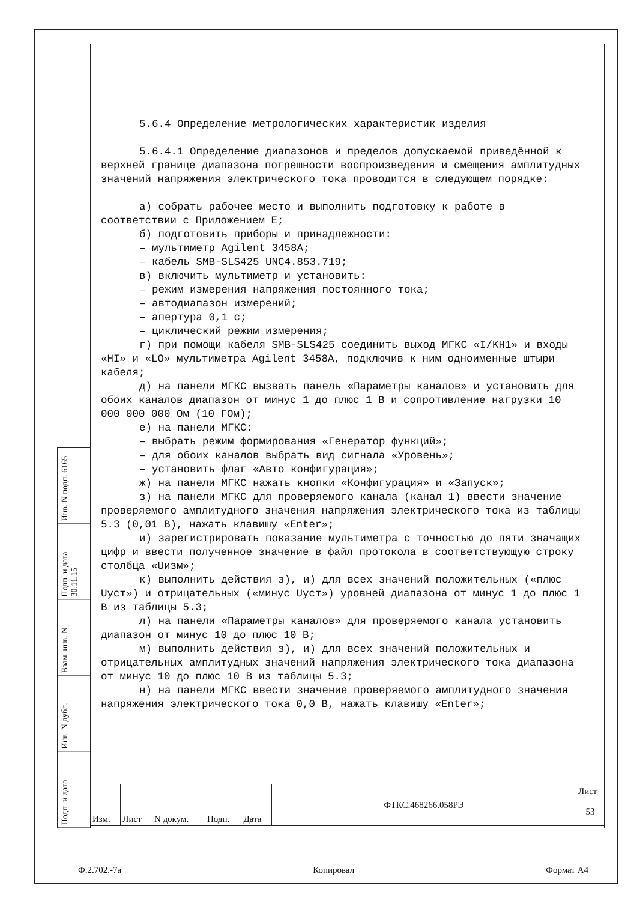Инв. N подп. 6165
Подп. и дата 30.11.15
Взам. инв. N
Инв. N дубл.
Подп. и дата
5.6.4 Определение метрологических характеристик изделия
5.6.4.1 Определение диапазонов и пределов допускаемой приведённой к верхней границе диапазона погрешности воспроизведения и смещения амплитудных значений напряжения электрического тока проводится в следующем порядке:
а) собрать рабочее место и выполнить подготовку к работе в соответствии с Приложением Е;
б) подготовить приборы и принадлежности:
– мультиметр Agilent 3458A;
– кабель SMB-SLS425 UNC4.853.719;
в) включить мультиметр и установить:
– режим измерения напряжения постоянного тока;
– автодиапазон измерений;
– апертура 0,1 с;
– циклический режим измерения;
г) при помощи кабеля SMB-SLS425 соединить выход МГКС «I/KH1» и входы «HI» и «LO» мультиметра Agilent 3458A, подключив к ним одноименные штыри кабеля;
д) на панели МГКС вызвать панель «Параметры каналов» и установить для обоих каналов диапазон от минус 1 до плюс 1 В и сопротивление нагрузки 10 000 000 000 Ом (10 ГОм);
е) на панели МГКС:
– выбрать режим формирования «Генератор функций»;
– для обоих каналов выбрать вид сигнала «Уровень»;
– установить флаг «Авто конфигурация»;
ж) на панели МГКС нажать кнопки «Конфигурация» и «Запуск»;
з) на панели МГКС для проверяемого канала (канал 1) ввести значение проверяемого амплитудного значения напряжения электрического тока из таблицы 5.3 (0,01 В), нажать клавишу «Enter»;
и) зарегистрировать показание мультиметра с точностью до пяти значащих цифр и ввести полученное значение в файл протокола в соответствующую строку столбца «Uизм»;
к) выполнить действия з), и) для всех значений положительных («плюс Uуст») и отрицательных («минус Uуст») уровней диапазона от минус 1 до плюс 1 В из таблицы 5.3;
л) на панели «Параметры каналов» для проверяемого канала установить диапазон от минус 10 до плюс 10 В;
м) выполнить действия з), и) для всех значений положительных и отрицательных амплитудных значений напряжения электрического тока диапазона от минус 10 до плюс 10 В из таблицы 5.3;
н) на панели МГКС ввести значение проверяемого амплитудного значения напряжения электрического тока 0,0 В, нажать клавишу «Enter»;
| | | | | | ФТКС.468266.058РЭ | Лист |
| | | | | | | 53 |
| Изм. | Лист | N докум. | Подп. | Дата | | |
Ф.2.702.-7а Копировал Формат А4